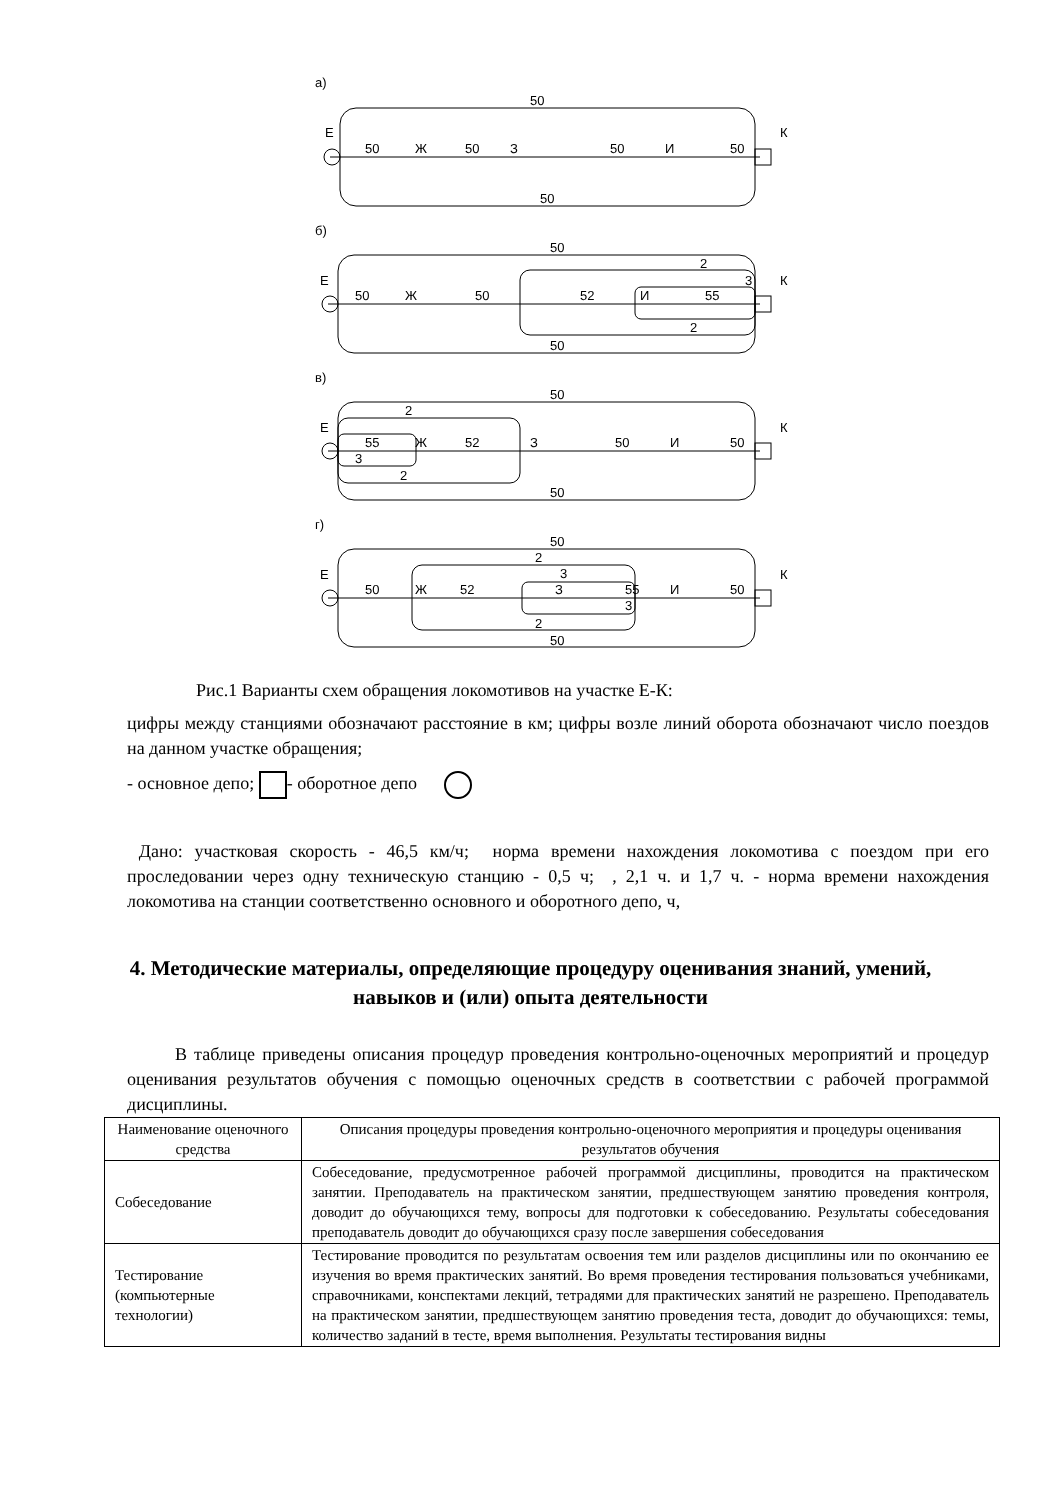а)
50
Е
К
50
Ж
50
З
50
И
50
50
б)
50
2
Е
К
3
50
Ж
50
52
И
55
2
50
в)
50
2
Е
К
55
Ж
52
З
50
И
50
3
2
50
г)
50
2
3
Е
К
50
Ж
52
З
55
И
50
3
2
50
Рис.1 Варианты схем обращения локомотивов на участке Е-К:
цифры между станциями обозначают расстояние в км; цифры возле линий оборота обозначают число поездов на данном участке обращения;
- основное депо; - оборотное депо
Дано: участковая скорость - 46,5 км/ч; норма времени нахождения локомотива с поездом при его проследовании через одну техническую станцию - 0,5 ч; , 2,1 ч. и 1,7 ч. - норма времени нахождения локомотива на станции соответственно основного и оборотного депо, ч,
4. Методические материалы, определяющие процедуру оценивания знаний, умений, навыков и (или) опыта деятельности
В таблице приведены описания процедур проведения контрольно-оценочных мероприятий и процедур оценивания результатов обучения с помощью оценочных средств в соответствии с рабочей программой дисциплины.
| Наименование оценочного средства | Описания процедуры проведения контрольно-оценочного мероприятия и процедуры оценивания результатов обучения |
| Собеседование | Собеседование, предусмотренное рабочей программой дисциплины, проводится на практическом занятии. Преподаватель на практическом занятии, предшествующем занятию проведения контроля, доводит до обучающихся тему, вопросы для подготовки к собеседованию. Результаты собеседования преподаватель доводит до обучающихся сразу после завершения собеседования |
| Тестирование (компьютерные технологии) | Тестирование проводится по результатам освоения тем или разделов дисциплины или по окончанию ее изучения во время практических занятий. Во время проведения тестирования пользоваться учебниками, справочниками, конспектами лекций, тетрадями для практических занятий не разрешено. Преподаватель на практическом занятии, предшествующем занятию проведения теста, доводит до обучающихся: темы, количество заданий в тесте, время выполнения. Результаты тестирования видны |